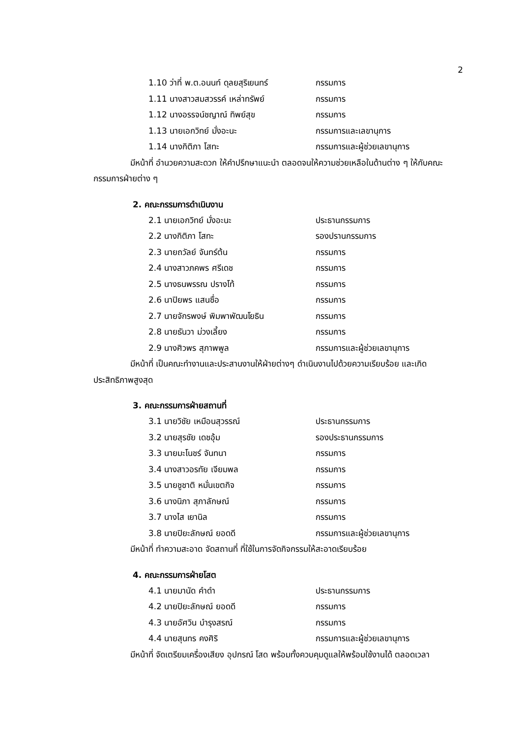2
1.10 ว่าที่ พ.ต.อนนท์ ดุลยสุริเยนทร์ กรรมการ
1.11 นางสาวสมสวรรค์ เหล่าทรัพย์ กรรมการ
1.12 นางอรรจน์ชญาณ์ ทิพย์สุข กรรมการ
1.13 นายเอกวิทย์ มั่งอะนะ กรรมการและเลขานุการ
1.14 นางกิติภา โสทะ กรรมการและผู้ช่วยเลขานุการ
มีหน้าที่ อำนวยความสะดวก ให้คำปรึกษาแนะนำ ตลอดจนให้ความช่วยเหลือในด้านต่าง ๆ ให้กับคณะกรรมการฝ่ายต่าง ๆ
2. คณะกรรมการดำเนินงาน
2.1 นายเอกวิทย์ มั่งอะนะ ประธานกรรมการ
2.2 นางกิติภา โสทะ รองปรานกรรมการ
2.3 นายถวัลย์ จันทร์ต้น กรรมการ
2.4 นางสาวภคพร ศรีเดช กรรมการ
2.5 นางธนพรรณ ปรางโท้ กรรมการ
2.6 นาปิยพร แสนซื่อ กรรมการ
2.7 นายจักรพงษ์ พิมพาพัฒนโยธิน กรรมการ
2.8 นายธันวา ม่วงเลี้ยง กรรมการ
2.9 นางศิวพร สุภาพพูล กรรมการและผู้ช่วยเลขานุการ
มีหน้าที่ เป็นคณะทำงานและประสานงานให้ฝ่ายต่างๆ ดำเนินงานไปด้วยความเรียบร้อย และเกิดประสิทธิภาพสูงสุด
3. คณะกรรมการฝ่ายสถานที่
3.1 นายวิชัย เหมือนสุวรรณ์ ประธานกรรมการ
3.2 นายสุรชัย เดชอุ้ม รองประธานกรรมการ
3.3 นายมะโนชร์ จันทนา กรรมการ
3.4 นางสาวอรทัย เจียมพล กรรมการ
3.5 นายชูชาติ หมั่นเขตกิจ กรรมการ
3.6 นางนิภา สุภาลักษณ์ กรรมการ
3.7 นางไส เยานิล กรรมการ
3.8 นายปิยะลักษณ์ ยอดดี กรรมการและผู้ช่วยเลขานุการ
มีหน้าที่ ทำความสะอาด จัดสถานที่ ที่ใช้ในการจัดกิจกรรมให้สะอาดเรียบร้อย
4. คณะกรรมการฝ่ายโสต
4.1 นายมานัด คำดำ ประธานกรรมการ
4.2 นายปิยะลักษณ์ ยอดดี กรรมการ
4.3 นายอัศวิน บำรุงสรณ์ กรรมการ
4.4 นายสุนทร คงศิริ กรรมการและผู้ช่วยเลขานุการ
มีหน้าที่ จัดเตรียมเครื่องเสียง อุปกรณ์ โสด พร้อมทั้งควบคุมดูแลให้พร้อมใช้งานได้ ตลอดเวลา